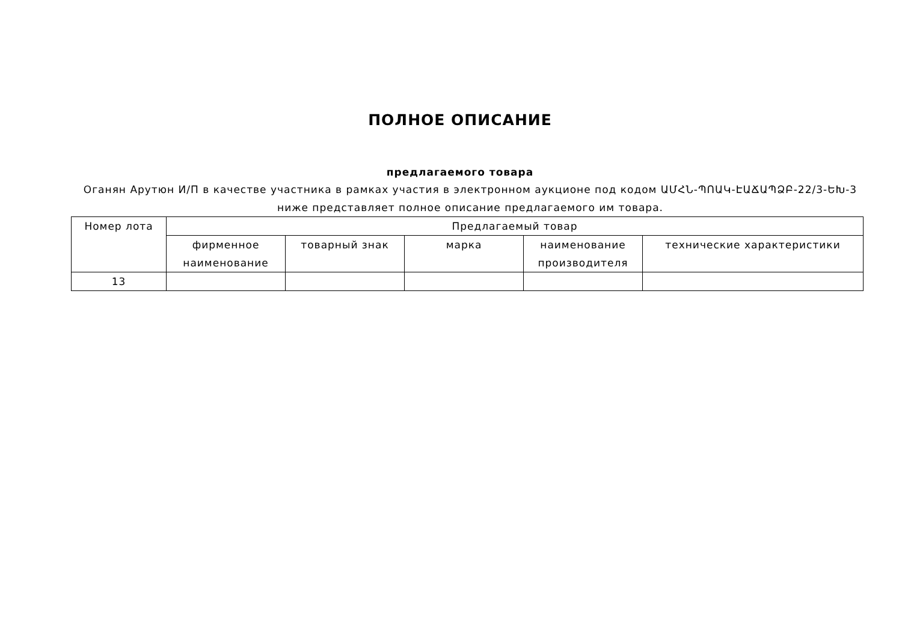ПОЛНОЕ ОПИСАНИЕ
предлагаемого товара
Оганян Арутюн И/П в качестве участника в рамках участия в электронном аукционе под кодом ԱՄՀՆ-ՊՈԱԿ-ԷԱՃԱՊՁԲ-22/3-ԵԽ-3 ниже представляет полное описание предлагаемого им товара.
| Номер лота | Предлагаемый товар | | | | |
| --- | --- | --- | --- | --- | --- |
| | фирменное наименование | товарный знак | марка | наименование производителя | технические характеристики |
| 13 | | | | | |